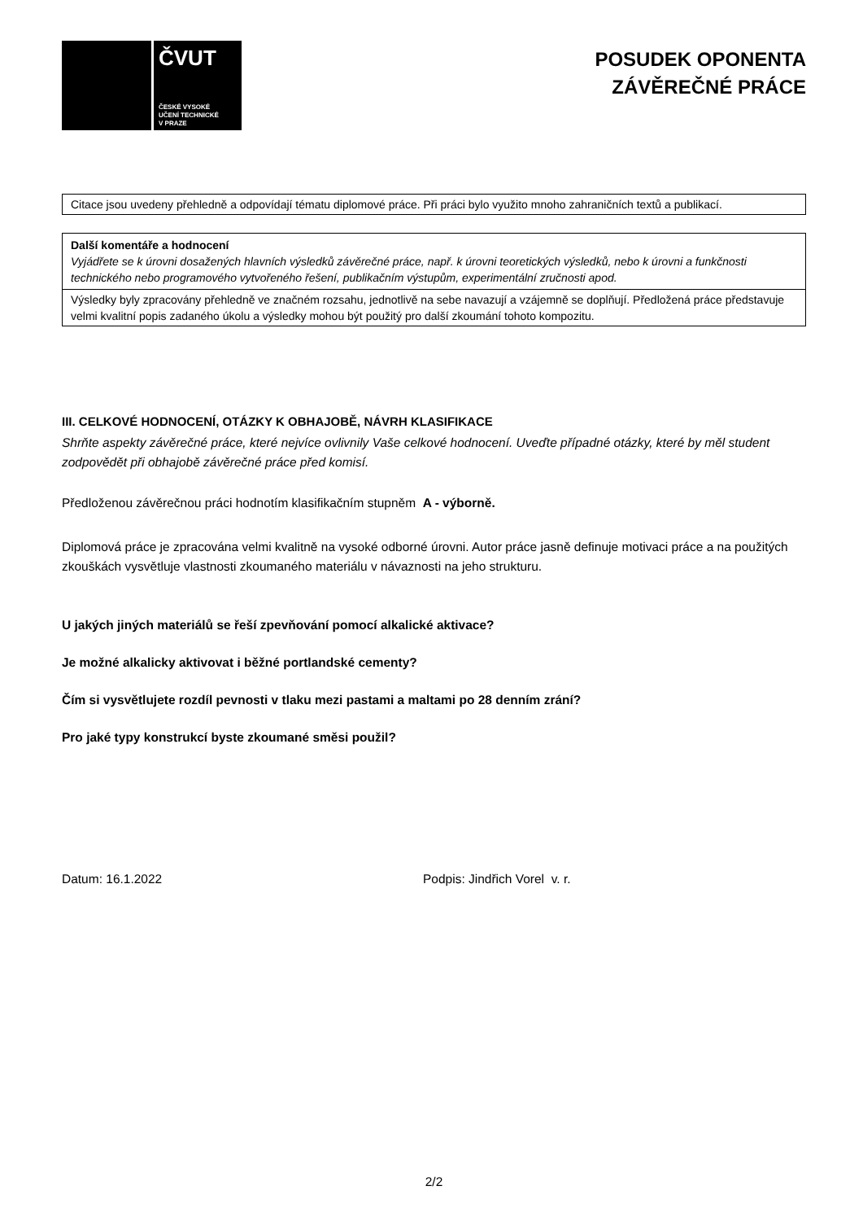ČVUT
ČESKÉ VYSOKÉ
UČENÍ TECHNICKÉ
V PRAZE
POSUDEK OPONENTA
ZÁVĚREČNÉ PRÁCE
Citace jsou uvedeny přehledně a odpovídají tématu diplomové práce. Při práci bylo využito mnoho zahraničních textů a publikací.
Další komentáře a hodnocení
Vyjádřete se k úrovni dosažených hlavních výsledků závěrečné práce, např. k úrovni teoretických výsledků, nebo k úrovni a funkčnosti technického nebo programového vytvořeného řešení, publikačním výstupům, experimentální zručnosti apod.
Výsledky byly zpracovány přehledně ve značném rozsahu, jednotlivě na sebe navazují a vzájemně se doplňují. Předložená práce představuje velmi kvalitní popis zadaného úkolu a výsledky mohou být použitý pro další zkoumání tohoto kompozitu.
III. CELKOVÉ HODNOCENÍ, OTÁZKY K OBHAJOBĚ, NÁVRH KLASIFIKACE
Shrňte aspekty závěrečné práce, které nejvíce ovlivnily Vaše celkové hodnocení. Uveďte případné otázky, které by měl student zodpovědět při obhajobě závěrečné práce před komisí.
Předloženou závěrečnou práci hodnotím klasifikačním stupněm A - výborně.
Diplomová práce je zpracována velmi kvalitně na vysoké odborné úrovni. Autor práce jasně definuje motivaci práce a na použitých zkouškách vysvětluje vlastnosti zkoumaného materiálu v návaznosti na jeho strukturu.
U jakých jiných materiálů se řeší zpevňování pomocí alkalické aktivace?
Je možné alkalicky aktivovat i běžné portlandské cementy?
Čím si vysvětlujete rozdíl pevnosti v tlaku mezi pastami a maltami po 28 denním zrání?
Pro jaké typy konstrukcí byste zkoumané směsi použil?
Datum: 16.1.2022 Podpis: Jindřich Vorel v. r.
2/2